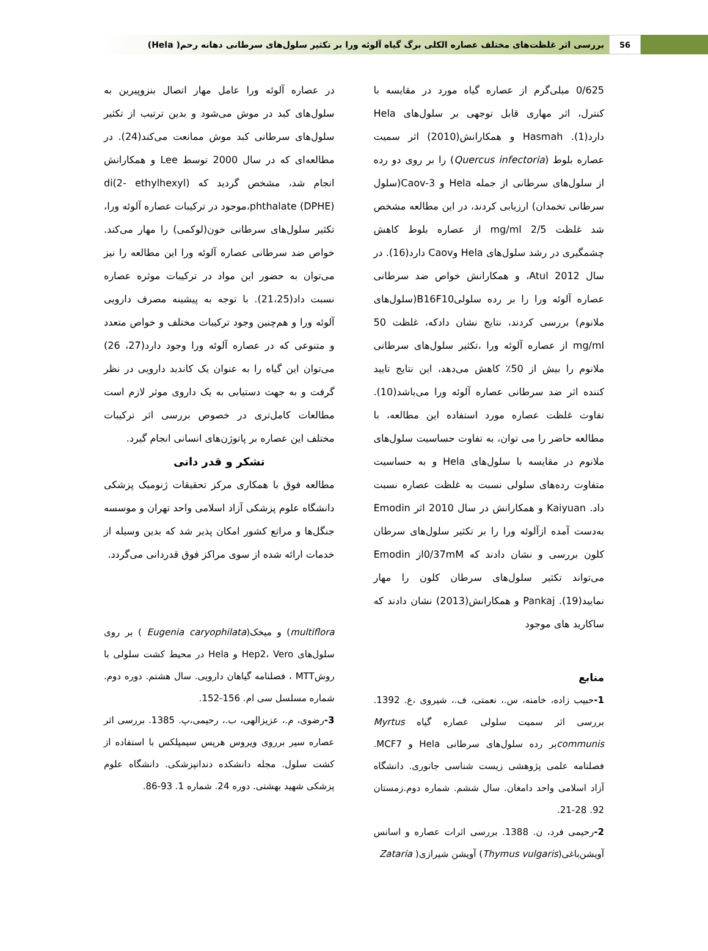56 بررسی اثر غلظت‌های مختلف عصاره الکلی برگ گیاه آلوئه ورا بر تکثیر سلول‌های سرطانی دهانه رحم( Hela)
0/625 میلی‌گرم از عصاره گیاه مورد در مقایسه با کنترل، اثر مهاری قابل توجهی بر سلول‌های Hela دارد(1). Hasmah و همکارانش(2010) اثر سمیت عصاره بلوط (Quercus infectoria) را بر روی دو رده از سلول‌های سرطانی از جمله Hela و Caov-3(سلول سرطانی تخمدان) ارزیابی کردند، در این مطالعه مشخص شد غلظت 2/5 mg/ml از عصاره بلوط کاهش چشمگیری در رشد سلول‌های Hela وCaov دارد(16). در سال 2012 Atul، و همکارانش خواص ضد سرطانی عصاره آلوئه ورا را بر رده سلولیB16F10(سلول‌های ملانوم) بررسی کردند، نتایج نشان دادکه، غلظت 50 mg/ml از عصاره آلوئه ورا ،تکثیر سلول‌های سرطانی ملانوم را بیش از 50٪ کاهش می‌دهد، این نتایج تایید کننده اثر ضد سرطانی عصاره آلوئه ورا می‌باشد(10). تفاوت غلظت عصاره مورد استفاده این مطالعه، با مطالعه حاضر را می توان، به تفاوت حساسیت سلول‌های ملانوم در مقایسه با سلول‌های Hela و به حساسیت متفاوت رده‌های سلولی نسبت به غلظت عصاره نسبت داد. Kaiyuan و همکارانش در سال 2010 اثر Emodin به‌دست آمده ازآلوئه ورا را بر تکثیر سلول‌های سرطان کلون بررسی و نشان دادند که 0/37mMاز Emodin می‌تواند تکثیر سلول‌های سرطان کلون را مهار نمایید(19). Pankaj و همکارانش(2013) نشان دادند که ساکارید های موجود
منابع
1-حبیب زاده، خامنه، س.، نعمتی، ف.، شیروی ،ع. 1392. بررسی اثر سمیت سلولی عصاره گیاه Myrtus communisبر رده سلول‌های سرطانی Hela و MCF7. فصلنامه علمی پژوهشی زیست شناسی جانوری. دانشگاه آزاد اسلامی واحد دامغان. سال ششم. شماره دوم.زمستان 92. 28-21.
2-رحیمی فرد، ن. 1388. بررسی اثرات عصاره و اسانس آویشن‌باغی(Thymus vulgaris) آویشن شیرازی( Zataria
در عصاره آلوئه ورا عامل مهار اتصال بنزوپیرین به سلول‌های کبد در موش می‌شود و بدین ترتیب از تکثیر سلول‌های سرطانی کبد موش ممانعت می‌کند(24). در مطالعه‌ای که در سال 2000 توسط Lee و همکارانش انجام شد، مشخص گردید که di(2- ethylhexyl) phthalate (DPHE)،موجود در ترکیبات عصاره آلوئه ورا، تکثیر سلول‌های سرطانی خون(لوکمی) را مهار می‌کند. خواص ضد سرطانی عصاره آلوئه ورا این مطالعه را نیز می‌توان به حضور این مواد در ترکیبات موثره عصاره نسبت داد(21،25). با توجه به پیشینه مصرف دارویی آلوئه ورا و هم‌چنین وجود ترکیبات مختلف و خواص متعدد و متنوعی که در عصاره آلوئه ورا وجود دارد(27، 26) می‌توان این گیاه را به عنوان یک کاندید دارویی در نظر گرفت و به جهت دستیابی به یک داروی موثر لازم است مطالعات کامل‌تری در خصوص بررسی اثر ترکیبات مختلف این عصاره بر پاتوژن‌های انسانی انجام گیرد.
تشکر و قدر دانی
مطالعه فوق با همکاری مرکز تحقیقات ژنومیک پزشکی دانشگاه علوم پزشکی آزاد اسلامی واحد تهران و موسسه جنگل‌ها و مراتع کشور امکان پذیر شد که بدین وسیله از خدمات ارائه شده از سوی مراکز فوق قدردانی می‌گردد.
multiflora) و میخک(Eugenia caryophilata ) بر روی سلول‌های Hep2، Vero و Hela در محیط کشت سلولی با روشMTT ، فصلنامه گیاهان دارویی. سال هشتم. دوره دوم. شماره مسلسل سی ام. 156-152.
3-رضوی، م.، عزیزالهی، ب.، رحیمی،پ. 1385. بررسی اثر عصاره سیر برروی ویروس هرپس سیمپلکس با استفاده از کشت سلول. مجله دانشکده دندانپزشکی. دانشگاه علوم پزشکی شهید بهشتی. دوره 24. شماره 1. 93-86.